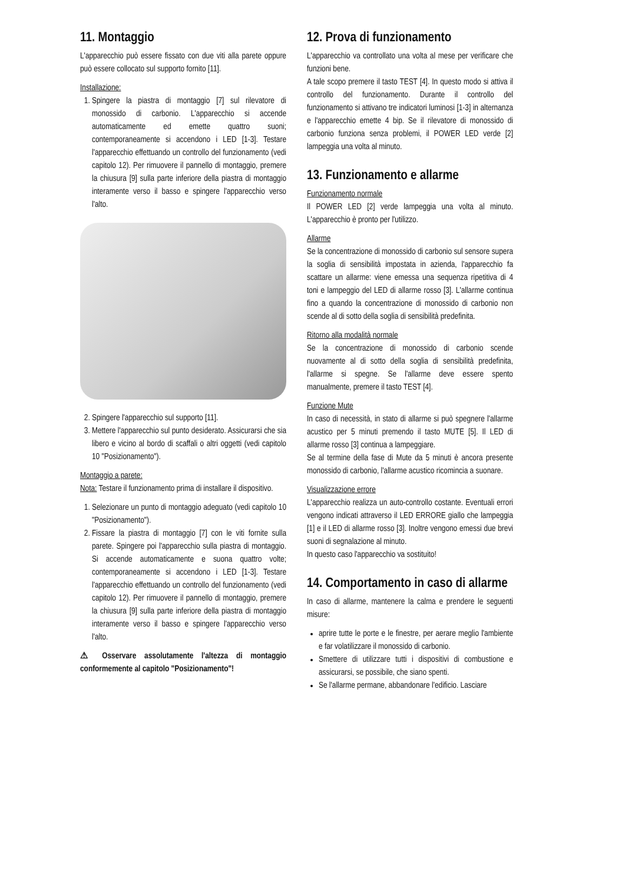11. Montaggio
L'apparecchio può essere fissato con due viti alla parete oppure può essere collocato sul supporto fornito [11].
Installazione:
1. Spingere la piastra di montaggio [7] sul rilevatore di monossido di carbonio. L'apparecchio si accende automaticamente ed emette quattro suoni; contemporaneamente si accendono i LED [1-3]. Testare l'apparecchio effettuando un controllo del funzionamento (vedi capitolo 12). Per rimuovere il pannello di montaggio, premere la chiusura [9] sulla parte inferiore della piastra di montaggio interamente verso il basso e spingere l'apparecchio verso l'alto.
2. Spingere l'apparecchio sul supporto [11].
3. Mettere l'apparecchio sul punto desiderato. Assicurarsi che sia libero e vicino al bordo di scaffali o altri oggetti (vedi capitolo 10 "Posizionamento").
Montaggio a parete:
Nota: Testare il funzionamento prima di installare il dispositivo.
1. Selezionare un punto di montaggio adeguato (vedi capitolo 10 "Posizionamento").
2. Fissare la piastra di montaggio [7] con le viti fornite sulla parete. Spingere poi l'apparecchio sulla piastra di montaggio. Si accende automaticamente e suona quattro volte; contemporaneamente si accendono i LED [1-3]. Testare l'apparecchio effettuando un controllo del funzionamento (vedi capitolo 12). Per rimuovere il pannello di montaggio, premere la chiusura [9] sulla parte inferiore della piastra di montaggio interamente verso il basso e spingere l'apparecchio verso l'alto.
⚠ Osservare assolutamente l'altezza di montaggio conformemente al capitolo "Posizionamento"!
12. Prova di funzionamento
L'apparecchio va controllato una volta al mese per verificare che funzioni bene.
A tale scopo premere il tasto TEST [4]. In questo modo si attiva il controllo del funzionamento. Durante il controllo del funzionamento si attivano tre indicatori luminosi [1-3] in alternanza e l'apparecchio emette 4 bip. Se il rilevatore di monossido di carbonio funziona senza problemi, il POWER LED verde [2] lampeggia una volta al minuto.
13. Funzionamento e allarme
Funzionamento normale
Il POWER LED [2] verde lampeggia una volta al minuto. L'apparecchio è pronto per l'utilizzo.
Allarme
Se la concentrazione di monossido di carbonio sul sensore supera la soglia di sensibilità impostata in azienda, l'apparecchio fa scattare un allarme: viene emessa una sequenza ripetitiva di 4 toni e lampeggio del LED di allarme rosso [3]. L'allarme continua fino a quando la concentrazione di monossido di carbonio non scende al di sotto della soglia di sensibilità predefinita.
Ritorno alla modalità normale
Se la concentrazione di monossido di carbonio scende nuovamente al di sotto della soglia di sensibilità predefinita, l'allarme si spegne. Se l'allarme deve essere spento manualmente, premere il tasto TEST [4].
Funzione Mute
In caso di necessità, in stato di allarme si può spegnere l'allarme acustico per 5 minuti premendo il tasto MUTE [5]. Il LED di allarme rosso [3] continua a lampeggiare.
Se al termine della fase di Mute da 5 minuti è ancora presente monossido di carbonio, l'allarme acustico ricomincia a suonare.
Visualizzazione errore
L'apparecchio realizza un auto-controllo costante. Eventuali errori vengono indicati attraverso il LED ERRORE giallo che lampeggia [1] e il LED di allarme rosso [3]. Inoltre vengono emessi due brevi suoni di segnalazione al minuto.
In questo caso l'apparecchio va sostituito!
14. Comportamento in caso di allarme
In caso di allarme, mantenere la calma e prendere le seguenti misure:
aprire tutte le porte e le finestre, per aerare meglio l'ambiente e far volatilizzare il monossido di carbonio.
Smettere di utilizzare tutti i dispositivi di combustione e assicurarsi, se possibile, che siano spenti.
Se l'allarme permane, abbandonare l'edificio. Lasciare